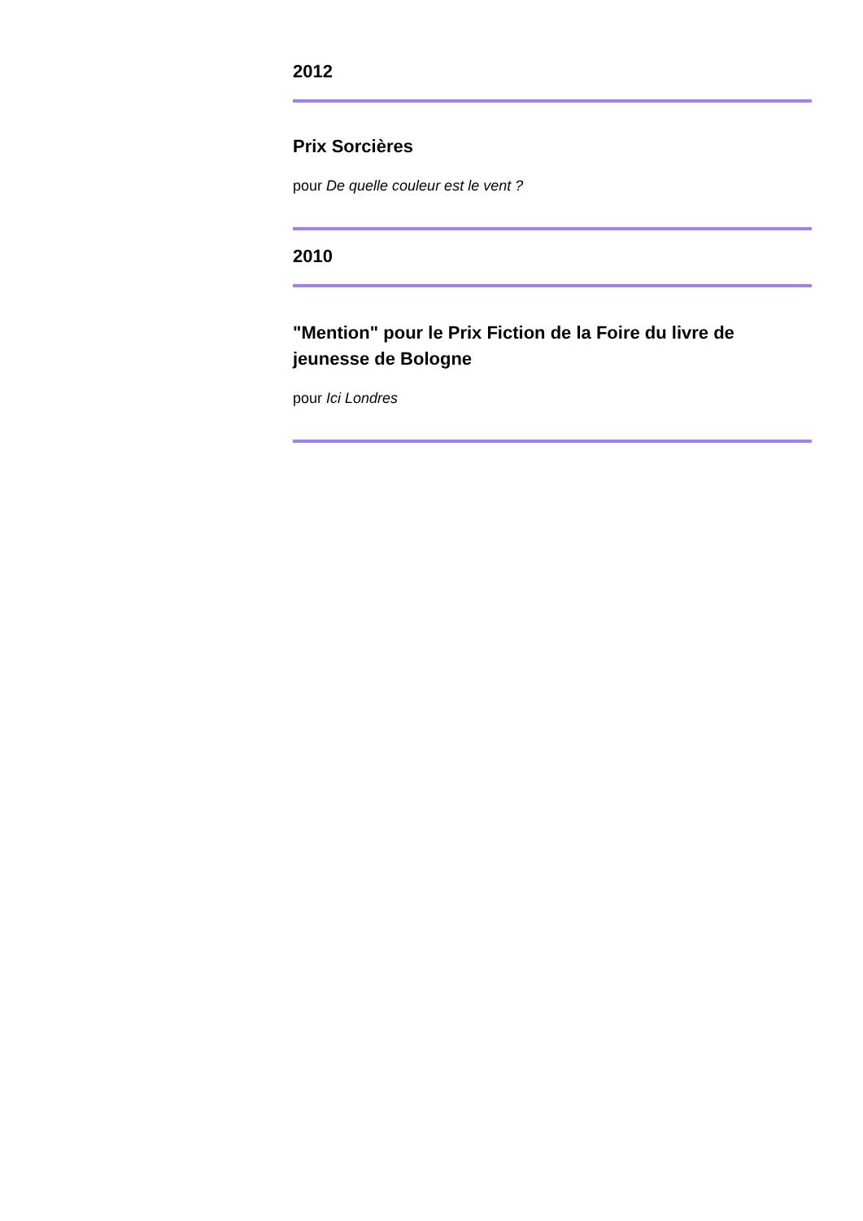2012
Prix Sorcières
pour De quelle couleur est le vent ?
2010
"Mention" pour le Prix Fiction de la Foire du livre de jeunesse de Bologne
pour Ici Londres